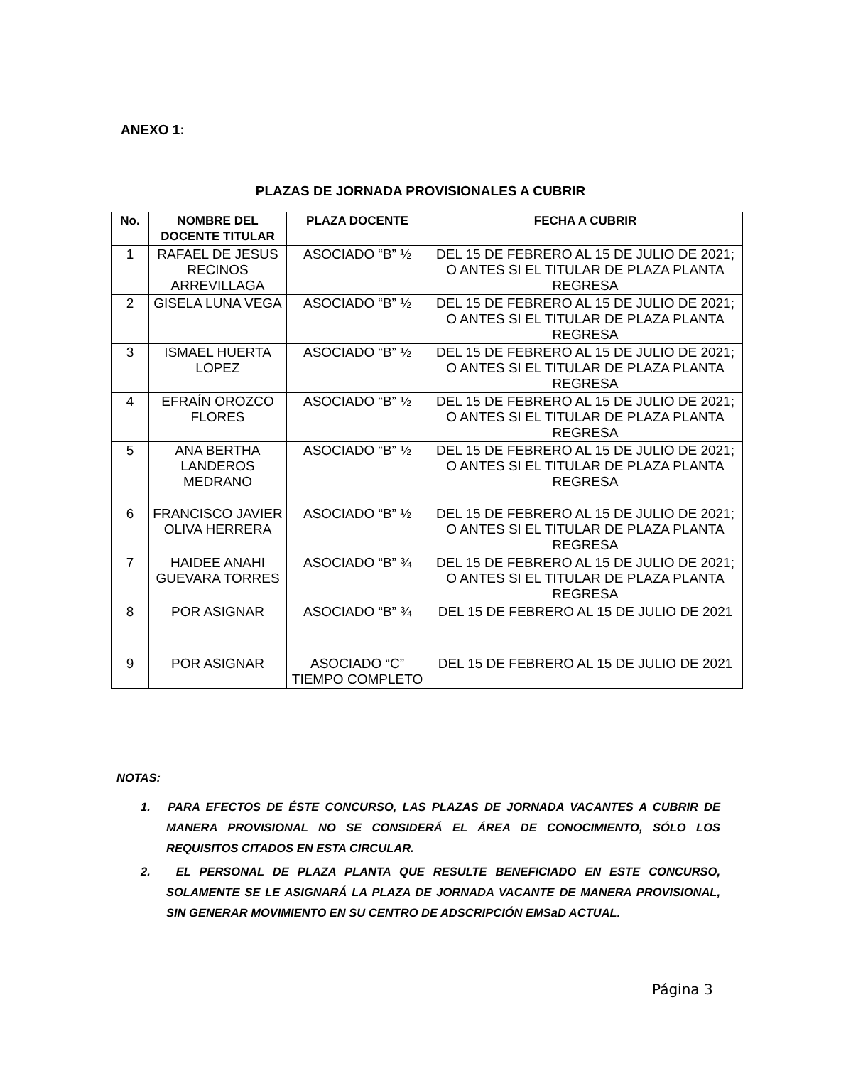ANEXO 1:
PLAZAS DE JORNADA PROVISIONALES A CUBRIR
| No. | NOMBRE DEL DOCENTE TITULAR | PLAZA DOCENTE | FECHA A CUBRIR |
| --- | --- | --- | --- |
| 1 | RAFAEL DE JESUS RECINOS ARREVILLAGA | ASOCIADO “B” ½ | DEL 15 DE FEBRERO AL 15 DE JULIO DE 2021; O ANTES SI EL TITULAR DE PLAZA PLANTA REGRESA |
| 2 | GISELA LUNA VEGA | ASOCIADO “B” ½ | DEL 15 DE FEBRERO AL 15 DE JULIO DE 2021; O ANTES SI EL TITULAR DE PLAZA PLANTA REGRESA |
| 3 | ISMAEL HUERTA LOPEZ | ASOCIADO “B” ½ | DEL 15 DE FEBRERO AL 15 DE JULIO DE 2021; O ANTES SI EL TITULAR DE PLAZA PLANTA REGRESA |
| 4 | EFRAÍN OROZCO FLORES | ASOCIADO “B” ½ | DEL 15 DE FEBRERO AL 15 DE JULIO DE 2021; O ANTES SI EL TITULAR DE PLAZA PLANTA REGRESA |
| 5 | ANA BERTHA LANDEROS MEDRANO | ASOCIADO “B” ½ | DEL 15 DE FEBRERO AL 15 DE JULIO DE 2021; O ANTES SI EL TITULAR DE PLAZA PLANTA REGRESA |
| 6 | FRANCISCO JAVIER OLIVA HERRERA | ASOCIADO “B” ½ | DEL 15 DE FEBRERO AL 15 DE JULIO DE 2021; O ANTES SI EL TITULAR DE PLAZA PLANTA REGRESA |
| 7 | HAIDEE ANAHI GUEVARA TORRES | ASOCIADO “B” ¾ | DEL 15 DE FEBRERO AL 15 DE JULIO DE 2021; O ANTES SI EL TITULAR DE PLAZA PLANTA REGRESA |
| 8 | POR ASIGNAR | ASOCIADO “B” ¾ | DEL 15 DE FEBRERO AL 15 DE JULIO DE 2021 |
| 9 | POR ASIGNAR | ASOCIADO “C” TIEMPO COMPLETO | DEL 15 DE FEBRERO AL 15 DE JULIO DE 2021 |
NOTAS:
1. PARA EFECTOS DE ÉSTE CONCURSO, LAS PLAZAS DE JORNADA VACANTES A CUBRIR DE MANERA PROVISIONAL NO SE CONSIDERÁ EL ÁREA DE CONOCIMIENTO, SÓLO LOS REQUISITOS CITADOS EN ESTA CIRCULAR.
2. EL PERSONAL DE PLAZA PLANTA QUE RESULTE BENEFICIADO EN ESTE CONCURSO, SOLAMENTE SE LE ASIGNARÁ LA PLAZA DE JORNADA VACANTE DE MANERA PROVISIONAL, SIN GENERAR MOVIMIENTO EN SU CENTRO DE ADSCRIPCIÓN EMSaD ACTUAL.
Página 3